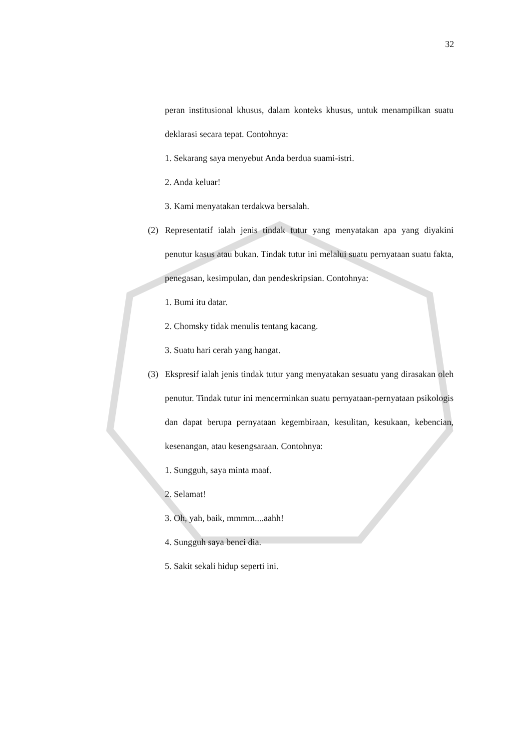32
peran institusional khusus, dalam konteks khusus, untuk menampilkan suatu deklarasi secara tepat. Contohnya:
1. Sekarang saya menyebut Anda berdua suami-istri.
2. Anda keluar!
3. Kami menyatakan terdakwa bersalah.
(2) Representatif ialah jenis tindak tutur yang menyatakan apa yang diyakini penutur kasus atau bukan. Tindak tutur ini melalui suatu pernyataan suatu fakta, penegasan, kesimpulan, dan pendeskripsian. Contohnya:
1. Bumi itu datar.
2. Chomsky tidak menulis tentang kacang.
3. Suatu hari cerah yang hangat.
(3) Ekspresif ialah jenis tindak tutur yang menyatakan sesuatu yang dirasakan oleh penutur. Tindak tutur ini mencerminkan suatu pernyataan-pernyataan psikologis dan dapat berupa pernyataan kegembiraan, kesulitan, kesukaan, kebencian, kesenangan, atau kesengsaraan. Contohnya:
1. Sungguh, saya minta maaf.
2. Selamat!
3. Oh, yah, baik, mmmm....aahh!
4. Sungguh saya benci dia.
5. Sakit sekali hidup seperti ini.